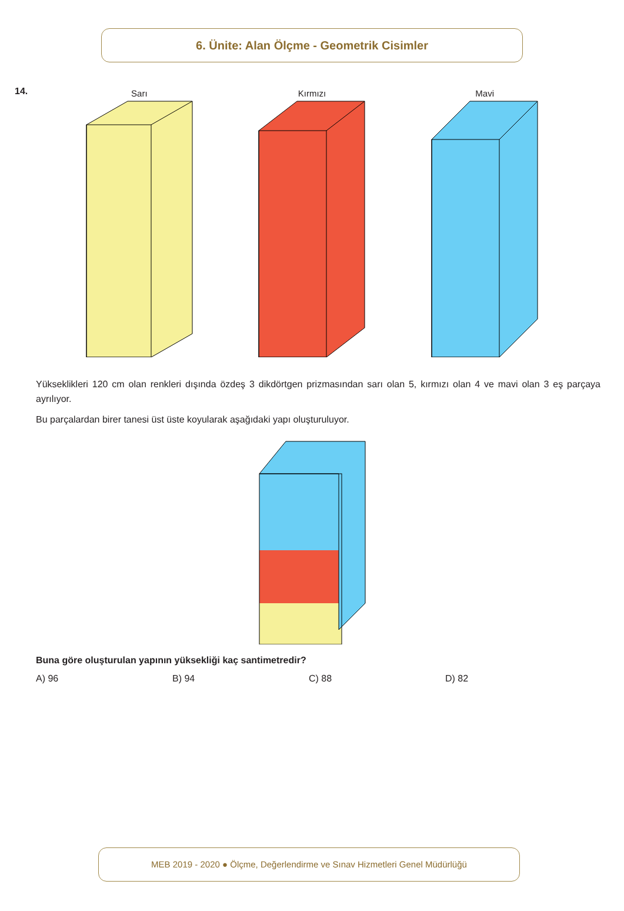6. Ünite: Alan Ölçme - Geometrik Cisimler
14.
Sarı
Kırmızı
Mavi
Yükseklikleri 120 cm olan renkleri dışında özdeş 3 dikdörtgen prizmasından sarı olan 5, kırmızı olan 4 ve mavi olan 3 eş parçaya ayrılıyor.
Bu parçalardan birer tanesi üst üste koyularak aşağıdaki yapı oluşturuluyor.
Buna göre oluşturulan yapının yüksekliği kaç santimetredir?
A) 96 B) 94 C) 88 D) 82
MEB 2019 - 2020 ● Ölçme, Değerlendirme ve Sınav Hizmetleri Genel Müdürlüğü